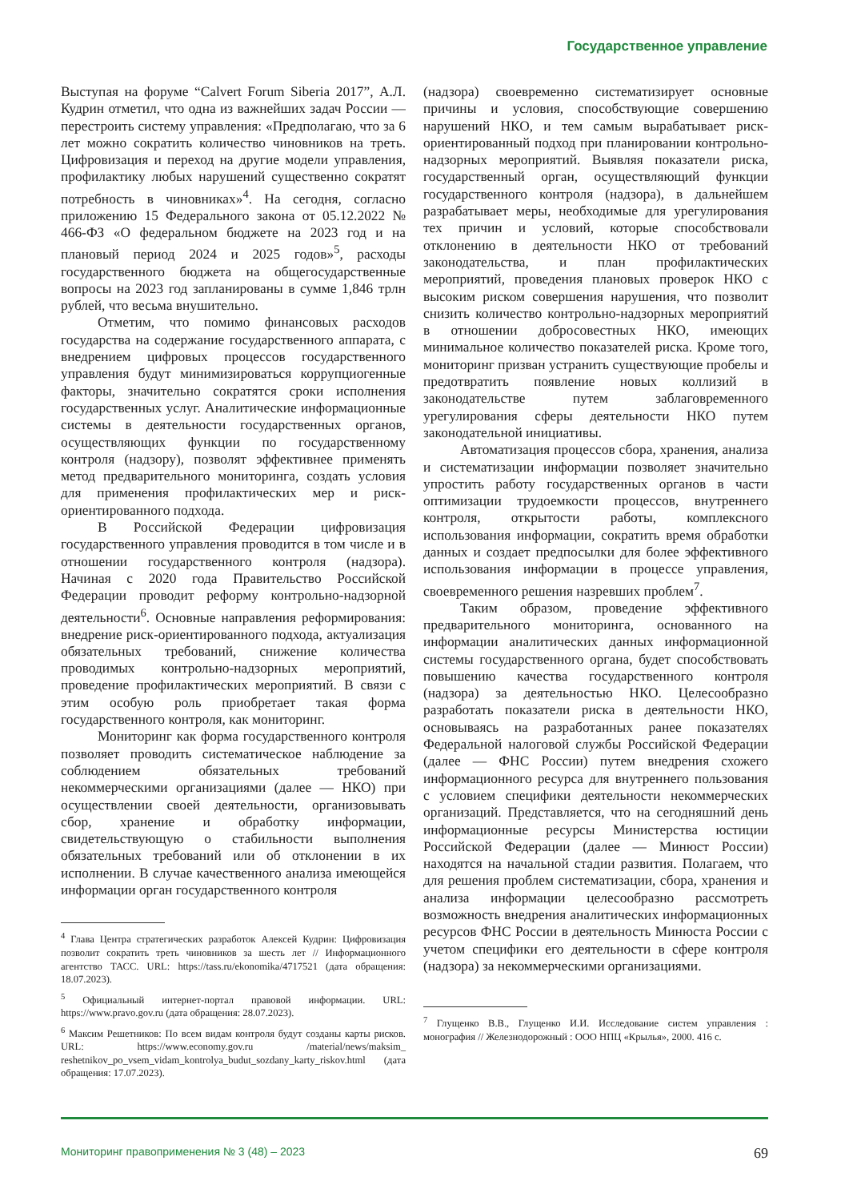Государственное управление
Выступая на форуме “Calvert Forum Siberia 2017”, А.Л. Кудрин отметил, что одна из важнейших задач России — перестроить систему управления: «Предполагаю, что за 6 лет можно сократить количество чиновников на треть. Цифровизация и переход на другие модели управления, профилактику любых нарушений существенно сократят потребность в чиновниках»<sup>4</sup>. На сегодня, согласно приложению 15 Федерального закона от 05.12.2022 № 466-ФЗ «О федеральном бюджете на 2023 год и на плановый период 2024 и 2025 годов»<sup>5</sup>, расходы государственного бюджета на общегосударственные вопросы на 2023 год запланированы в сумме 1,846 трлн рублей, что весьма внушительно.
Отметим, что помимо финансовых расходов государства на содержание государственного аппарата, с внедрением цифровых процессов государственного управления будут минимизироваться коррупциогенные факторы, значительно сократятся сроки исполнения государственных услуг. Аналитические информационные системы в деятельности государственных органов, осуществляющих функции по государственному контроля (надзору), позволят эффективнее применять метод предварительного мониторинга, создать условия для применения профилактических мер и риск-ориентированного подхода.
В Российской Федерации цифровизация государственного управления проводится в том числе и в отношении государственного контроля (надзора). Начиная с 2020 года Правительство Российской Федерации проводит реформу контрольно-надзорной деятельности<sup>6</sup>. Основные направления реформирования: внедрение риск-ориентированного подхода, актуализация обязательных требований, снижение количества проводимых контрольно-надзорных мероприятий, проведение профилактических мероприятий. В связи с этим особую роль приобретает такая форма государственного контроля, как мониторинг.
Мониторинг как форма государственного контроля позволяет проводить систематическое наблюдение за соблюдением обязательных требований некоммерческими организациями (далее — НКО) при осуществлении своей деятельности, организовывать сбор, хранение и обработку информации, свидетельствующую о стабильности выполнения обязательных требований или об отклонении в их исполнении. В случае качественного анализа имеющейся информации орган государственного контроля
<sup>4</sup> Глава Центра стратегических разработок Алексей Кудрин: Цифровизация позволит сократить треть чиновников за шесть лет // Информационного агентство ТАСС. URL: https://tass.ru/ekonomika/4717521 (дата обращения: 18.07.2023).
<sup>5</sup> Официальный интернет-портал правовой информации. URL: https://www.pravo.gov.ru (дата обращения: 28.07.2023).
<sup>6</sup> Максим Решетников: По всем видам контроля будут созданы карты рисков. URL: https://www.economy.gov.ru /material/news/maksim_ reshetnikov_po_vsem_vidam_kontrolya_budut_sozdany_karty_riskov.html (дата обращения: 17.07.2023).
(надзора) своевременно систематизирует основные причины и условия, способствующие совершению нарушений НКО, и тем самым вырабатывает риск-ориентированный подход при планировании контрольно-надзорных мероприятий. Выявляя показатели риска, государственный орган, осуществляющий функции государственного контроля (надзора), в дальнейшем разрабатывает меры, необходимые для урегулирования тех причин и условий, которые способствовали отклонению в деятельности НКО от требований законодательства, и план профилактических мероприятий, проведения плановых проверок НКО с высоким риском совершения нарушения, что позволит снизить количество контрольно-надзорных мероприятий в отношении добросовестных НКО, имеющих минимальное количество показателей риска. Кроме того, мониторинг призван устранить существующие пробелы и предотвратить появление новых коллизий в законодательстве путем заблаговременного урегулирования сферы деятельности НКО путем законодательной инициативы.
Автоматизация процессов сбора, хранения, анализа и систематизации информации позволяет значительно упростить работу государственных органов в части оптимизации трудоемкости процессов, внутреннего контроля, открытости работы, комплексного использования информации, сократить время обработки данных и создает предпосылки для более эффективного использования информации в процессе управления, своевременного решения назревших проблем<sup>7</sup>.
Таким образом, проведение эффективного предварительного мониторинга, основанного на информации аналитических данных информационной системы государственного органа, будет способствовать повышению качества государственного контроля (надзора) за деятельностью НКО. Целесообразно разработать показатели риска в деятельности НКО, основываясь на разработанных ранее показателях Федеральной налоговой службы Российской Федерации (далее — ФНС России) путем внедрения схожего информационного ресурса для внутреннего пользования с условием специфики деятельности некоммерческих организаций. Представляется, что на сегодняшний день информационные ресурсы Министерства юстиции Российской Федерации (далее — Минюст России) находятся на начальной стадии развития. Полагаем, что для решения проблем систематизации, сбора, хранения и анализа информации целесообразно рассмотреть возможность внедрения аналитических информационных ресурсов ФНС России в деятельность Минюста России с учетом специфики его деятельности в сфере контроля (надзора) за некоммерческими организациями.
<sup>7</sup> Глущенко В.В., Глущенко И.И. Исследование систем управления : монография // Железнодорожный : ООО НПЦ «Крылья», 2000. 416 с.
Мониторинг правоприменения № 3 (48) – 2023 69